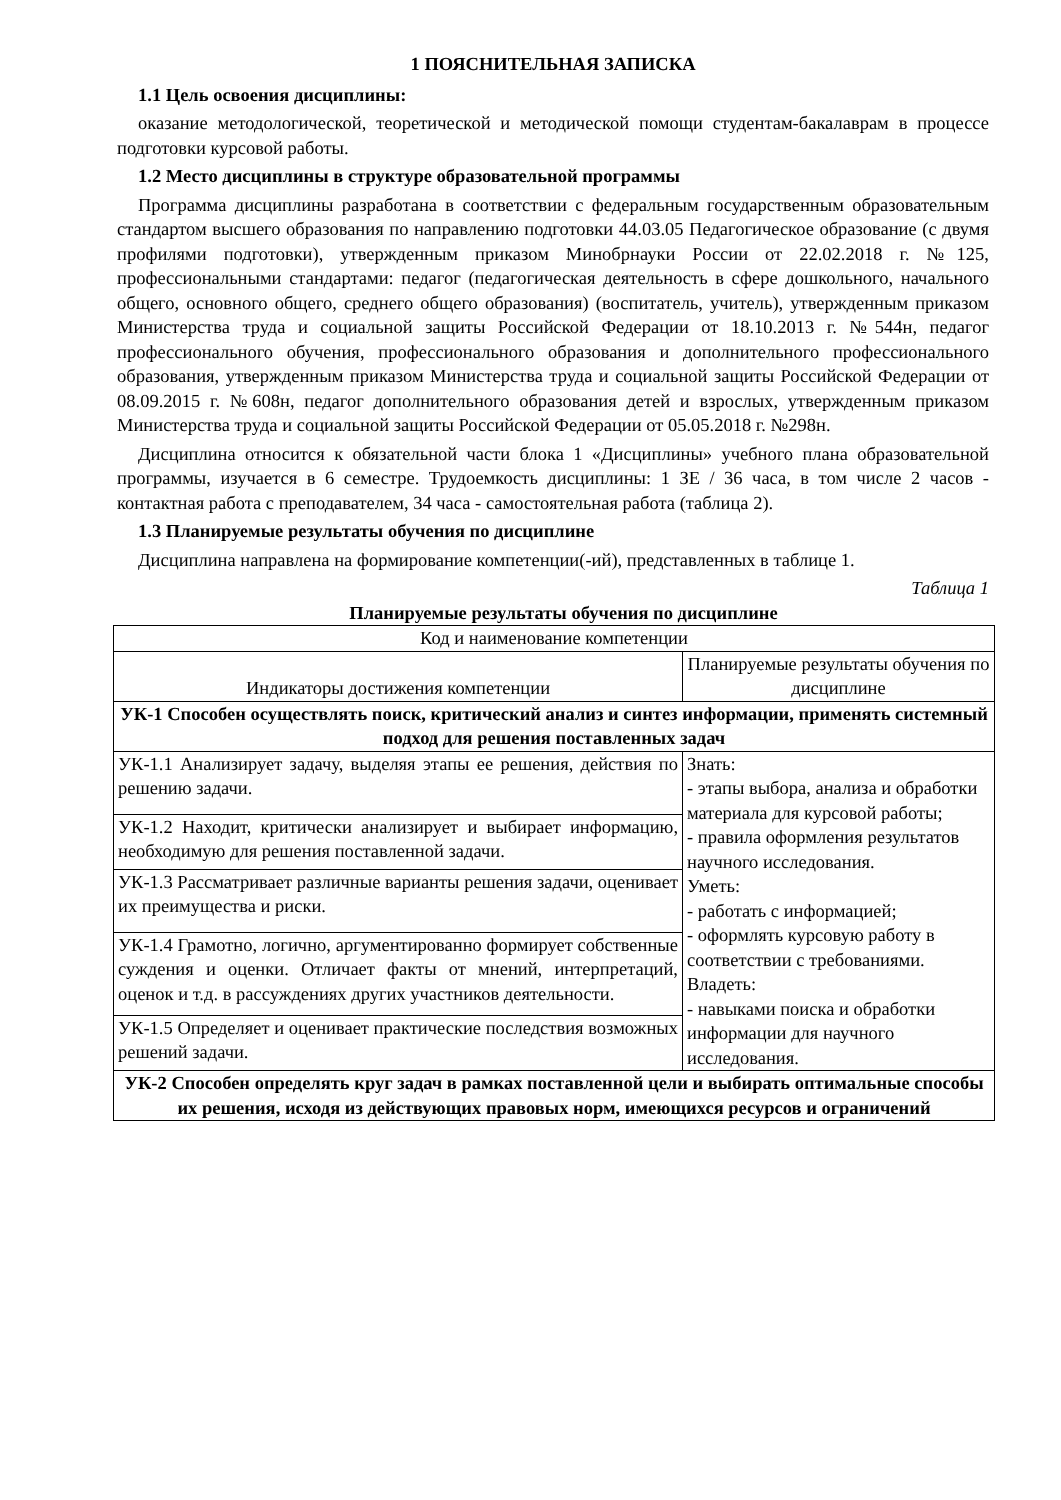1 ПОЯСНИТЕЛЬНАЯ ЗАПИСКА
1.1 Цель освоения дисциплины:
оказание методологической, теоретической и методической помощи студентам-бакалаврам в процессе подготовки курсовой работы.
1.2 Место дисциплины в структуре образовательной программы
Программа дисциплины разработана в соответствии с федеральным государственным образовательным стандартом высшего образования по направлению подготовки 44.03.05 Педагогическое образование (с двумя профилями подготовки), утвержденным приказом Минобрнауки России от 22.02.2018 г. №125, профессиональными стандартами: педагог (педагогическая деятельность в сфере дошкольного, начального общего, основного общего, среднего общего образования) (воспитатель, учитель), утвержденным приказом Министерства труда и социальной защиты Российской Федерации от 18.10.2013 г. №544н, педагог профессионального обучения, профессионального образования и дополнительного профессионального образования, утвержденным приказом Министерства труда и социальной защиты Российской Федерации от 08.09.2015 г. №608н, педагог дополнительного образования детей и взрослых, утвержденным приказом Министерства труда и социальной защиты Российской Федерации от 05.05.2018 г. №298н.
Дисциплина относится к обязательной части блока 1 «Дисциплины» учебного плана образовательной программы, изучается в 6 семестре. Трудоемкость дисциплины: 1 ЗЕ / 36 часа, в том числе 2 часов - контактная работа с преподавателем, 34 часа - самостоятельная работа (таблица 2).
1.3 Планируемые результаты обучения по дисциплине
Дисциплина направлена на формирование компетенции(-ий), представленных в таблице 1.
Таблица 1
Планируемые результаты обучения по дисциплине
| Код и наименование компетенции | |
| Индикаторы достижения компетенции | Планируемые результаты обучения по дисциплине |
| УК-1 Способен осуществлять поиск, критический анализ и синтез информации, применять системный подход для решения поставленных задач | |
| УК-1.1 Анализирует задачу, выделяя этапы ее решения, действия по решению задачи. | Знать: - этапы выбора, анализа и обработки материала для курсовой работы; - правила оформления результатов научного исследования. Уметь: - работать с информацией; - оформлять курсовую работу в соответствии с требованиями. Владеть: - навыками поиска и обработки информации для научного исследования. |
| УК-1.2 Находит, критически анализирует и выбирает информацию, необходимую для решения поставленной задачи. | |
| УК-1.3 Рассматривает различные варианты решения задачи, оценивает их преимущества и риски. | |
| УК-1.4 Грамотно, логично, аргументированно формирует собственные суждения и оценки. Отличает факты от мнений, интерпретаций, оценок и т.д. в рассуждениях других участников деятельности. | |
| УК-1.5 Определяет и оценивает практические последствия возможных решений задачи. | |
| УК-2 Способен определять круг задач в рамках поставленной цели и выбирать оптимальные способы их решения, исходя из действующих правовых норм, имеющихся ресурсов и ограничений | |